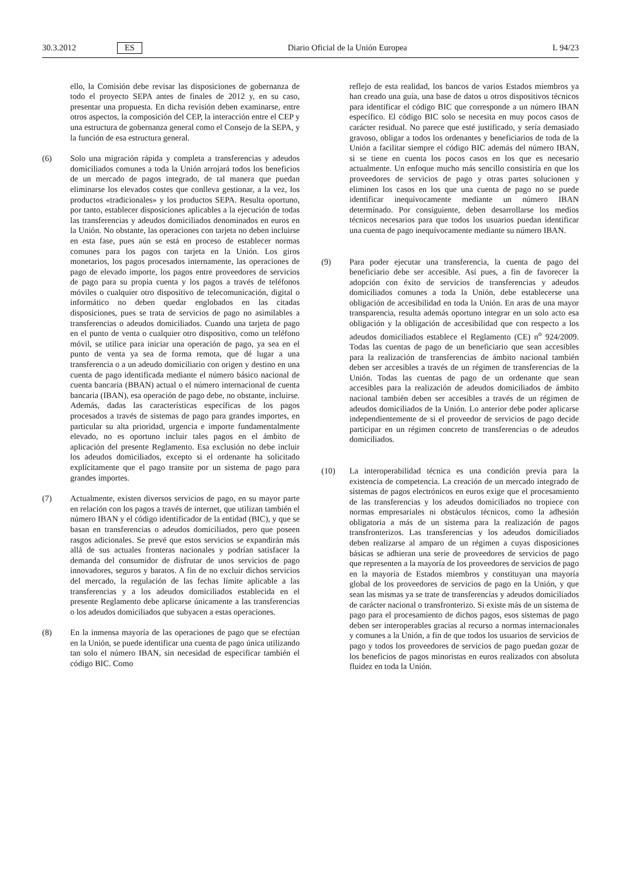30.3.2012 ES Diario Oficial de la Unión Europea L 94/23
ello, la Comisión debe revisar las disposiciones de gobernanza de todo el proyecto SEPA antes de finales de 2012 y, en su caso, presentar una propuesta. En dicha revisión deben examinarse, entre otros aspectos, la composición del CEP, la interacción entre el CEP y una estructura de gobernanza general como el Consejo de la SEPA, y la función de esa estructura general.
(6) Solo una migración rápida y completa a transferencias y adeudos domiciliados comunes a toda la Unión arrojará todos los beneficios de un mercado de pagos integrado, de tal manera que puedan eliminarse los elevados costes que conlleva gestionar, a la vez, los productos «tradicionales» y los productos SEPA. Resulta oportuno, por tanto, establecer disposiciones aplicables a la ejecución de todas las transferencias y adeudos domiciliados denominados en euros en la Unión. No obstante, las operaciones con tarjeta no deben incluirse en esta fase, pues aún se está en proceso de establecer normas comunes para los pagos con tarjeta en la Unión. Los giros monetarios, los pagos procesados internamente, las operaciones de pago de elevado importe, los pagos entre proveedores de servicios de pago para su propia cuenta y los pagos a través de teléfonos móviles o cualquier otro dispositivo de telecomunicación, digital o informático no deben quedar englobados en las citadas disposiciones, pues se trata de servicios de pago no asimilables a transferencias o adeudos domiciliados. Cuando una tarjeta de pago en el punto de venta o cualquier otro dispositivo, como un teléfono móvil, se utilice para iniciar una operación de pago, ya sea en el punto de venta ya sea de forma remota, que dé lugar a una transferencia o a un adeudo domiciliario con origen y destino en una cuenta de pago identificada mediante el número básico nacional de cuenta bancaria (BBAN) actual o el número internacional de cuenta bancaria (IBAN), esa operación de pago debe, no obstante, incluirse. Además, dadas las características específicas de los pagos procesados a través de sistemas de pago para grandes importes, en particular su alta prioridad, urgencia e importe fundamentalmente elevado, no es oportuno incluir tales pagos en el ámbito de aplicación del presente Reglamento. Esa exclusión no debe incluir los adeudos domiciliados, excepto si el ordenante ha solicitado explícitamente que el pago transite por un sistema de pago para grandes importes.
(7) Actualmente, existen diversos servicios de pago, en su mayor parte en relación con los pagos a través de internet, que utilizan también el número IBAN y el código identificador de la entidad (BIC), y que se basan en transferencias o adeudos domiciliados, pero que poseen rasgos adicionales. Se prevé que estos servicios se expandirán más allá de sus actuales fronteras nacionales y podrían satisfacer la demanda del consumidor de disfrutar de unos servicios de pago innovadores, seguros y baratos. A fin de no excluir dichos servicios del mercado, la regulación de las fechas límite aplicable a las transferencias y a los adeudos domiciliados establecida en el presente Reglamento debe aplicarse únicamente a las transferencias o los adeudos domiciliados que subyacen a estas operaciones.
(8) En la inmensa mayoría de las operaciones de pago que se efectúan en la Unión, se puede identificar una cuenta de pago única utilizando tan solo el número IBAN, sin necesidad de especificar también el código BIC. Como
reflejo de esta realidad, los bancos de varios Estados miembros ya han creado una guía, una base de datos u otros dispositivos técnicos para identificar el código BIC que corresponde a un número IBAN específico. El código BIC solo se necesita en muy pocos casos de carácter residual. No parece que esté justificado, y sería demasiado gravoso, obligar a todos los ordenantes y beneficiarios de toda de la Unión a facilitar siempre el código BIC además del número IBAN, si se tiene en cuenta los pocos casos en los que es necesario actualmente. Un enfoque mucho más sencillo consistiría en que los proveedores de servicios de pago y otras partes solucionen y eliminen los casos en los que una cuenta de pago no se puede identificar inequívocamente mediante un número IBAN determinado. Por consiguiente, deben desarrollarse los medios técnicos necesarios para que todos los usuarios puedan identificar una cuenta de pago inequívocamente mediante su número IBAN.
(9) Para poder ejecutar una transferencia, la cuenta de pago del beneficiario debe ser accesible. Así pues, a fin de favorecer la adopción con éxito de servicios de transferencias y adeudos domiciliados comunes a toda la Unión, debe establecerse una obligación de accesibilidad en toda la Unión. En aras de una mayor transparencia, resulta además oportuno integrar en un solo acto esa obligación y la obligación de accesibilidad que con respecto a los adeudos domiciliados establece el Reglamento (CE) n<sup>o</sup> 924/2009. Todas las cuentas de pago de un beneficiario que sean accesibles para la realización de transferencias de ámbito nacional también deben ser accesibles a través de un régimen de transferencias de la Unión. Todas las cuentas de pago de un ordenante que sean accesibles para la realización de adeudos domiciliados de ámbito nacional también deben ser accesibles a través de un régimen de adeudos domiciliados de la Unión. Lo anterior debe poder aplicarse independientemente de si el proveedor de servicios de pago decide participar en un régimen concreto de transferencias o de adeudos domiciliados.
(10) La interoperabilidad técnica es una condición previa para la existencia de competencia. La creación de un mercado integrado de sistemas de pagos electrónicos en euros exige que el procesamiento de las transferencias y los adeudos domiciliados no tropiece con normas empresariales ni obstáculos técnicos, como la adhesión obligatoria a más de un sistema para la realización de pagos transfronterizos. Las transferencias y los adeudos domiciliados deben realizarse al amparo de un régimen a cuyas disposiciones básicas se adhieran una serie de proveedores de servicios de pago que representen a la mayoría de los proveedores de servicios de pago en la mayoría de Estados miembros y constituyan una mayoría global de los proveedores de servicios de pago en la Unión, y que sean las mismas ya se trate de transferencias y adeudos domiciliados de carácter nacional o transfronterizo. Si existe más de un sistema de pago para el procesamiento de dichos pagos, esos sistemas de pago deben ser interoperables gracias al recurso a normas internacionales y comunes a la Unión, a fin de que todos los usuarios de servicios de pago y todos los proveedores de servicios de pago puedan gozar de los beneficios de pagos minoristas en euros realizados con absoluta fluidez en toda la Unión.